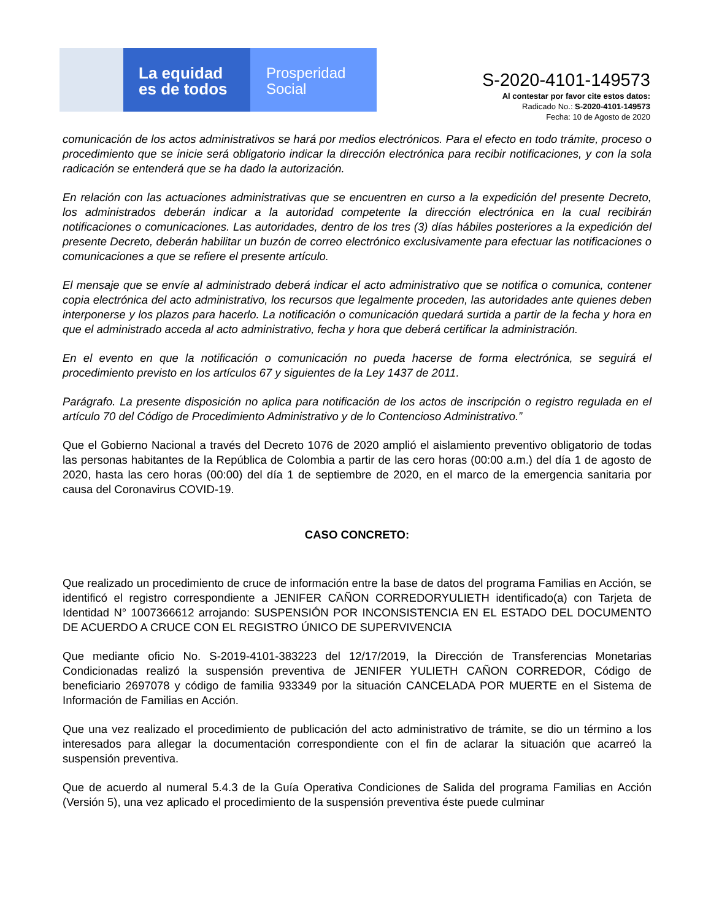La equidad
es de todos
Prosperidad
Social
S-2020-4101-149573
Al contestar por favor cite estos datos:
Radicado No.: S-2020-4101-149573
Fecha: 10 de Agosto de 2020
comunicación de los actos administrativos se hará por medios electrónicos. Para el efecto en todo trámite, proceso o procedimiento que se inicie será obligatorio indicar la dirección electrónica para recibir notificaciones, y con la sola radicación se entenderá que se ha dado la autorización.
En relación con las actuaciones administrativas que se encuentren en curso a la expedición del presente Decreto, los administrados deberán indicar a la autoridad competente la dirección electrónica en la cual recibirán notificaciones o comunicaciones. Las autoridades, dentro de los tres (3) días hábiles posteriores a la expedición del presente Decreto, deberán habilitar un buzón de correo electrónico exclusivamente para efectuar las notificaciones o comunicaciones a que se refiere el presente artículo.
El mensaje que se envíe al administrado deberá indicar el acto administrativo que se notifica o comunica, contener copia electrónica del acto administrativo, los recursos que legalmente proceden, las autoridades ante quienes deben interponerse y los plazos para hacerlo. La notificación o comunicación quedará surtida a partir de la fecha y hora en que el administrado acceda al acto administrativo, fecha y hora que deberá certificar la administración.
En el evento en que la notificación o comunicación no pueda hacerse de forma electrónica, se seguirá el procedimiento previsto en los artículos 67 y siguientes de la Ley 1437 de 2011.
Parágrafo. La presente disposición no aplica para notificación de los actos de inscripción o registro regulada en el artículo 70 del Código de Procedimiento Administrativo y de lo Contencioso Administrativo.”
Que el Gobierno Nacional a través del Decreto 1076 de 2020 amplió el aislamiento preventivo obligatorio de todas las personas habitantes de la República de Colombia a partir de las cero horas (00:00 a.m.) del día 1 de agosto de 2020, hasta las cero horas (00:00) del día 1 de septiembre de 2020, en el marco de la emergencia sanitaria por causa del Coronavirus COVID-19.
CASO CONCRETO:
Que realizado un procedimiento de cruce de información entre la base de datos del programa Familias en Acción, se identificó el registro correspondiente a JENIFER CAÑON CORREDORYULIETH identificado(a) con Tarjeta de Identidad N° 1007366612 arrojando: SUSPENSIÓN POR INCONSISTENCIA EN EL ESTADO DEL DOCUMENTO DE ACUERDO A CRUCE CON EL REGISTRO ÚNICO DE SUPERVIVENCIA
Que mediante oficio No. S-2019-4101-383223 del 12/17/2019, la Dirección de Transferencias Monetarias Condicionadas realizó la suspensión preventiva de JENIFER YULIETH CAÑON CORREDOR, Código de beneficiario 2697078 y código de familia 933349 por la situación CANCELADA POR MUERTE en el Sistema de Información de Familias en Acción.
Que una vez realizado el procedimiento de publicación del acto administrativo de trámite, se dio un término a los interesados para allegar la documentación correspondiente con el fin de aclarar la situación que acarreó la suspensión preventiva.
Que de acuerdo al numeral 5.4.3 de la Guía Operativa Condiciones de Salida del programa Familias en Acción (Versión 5), una vez aplicado el procedimiento de la suspensión preventiva éste puede culminar